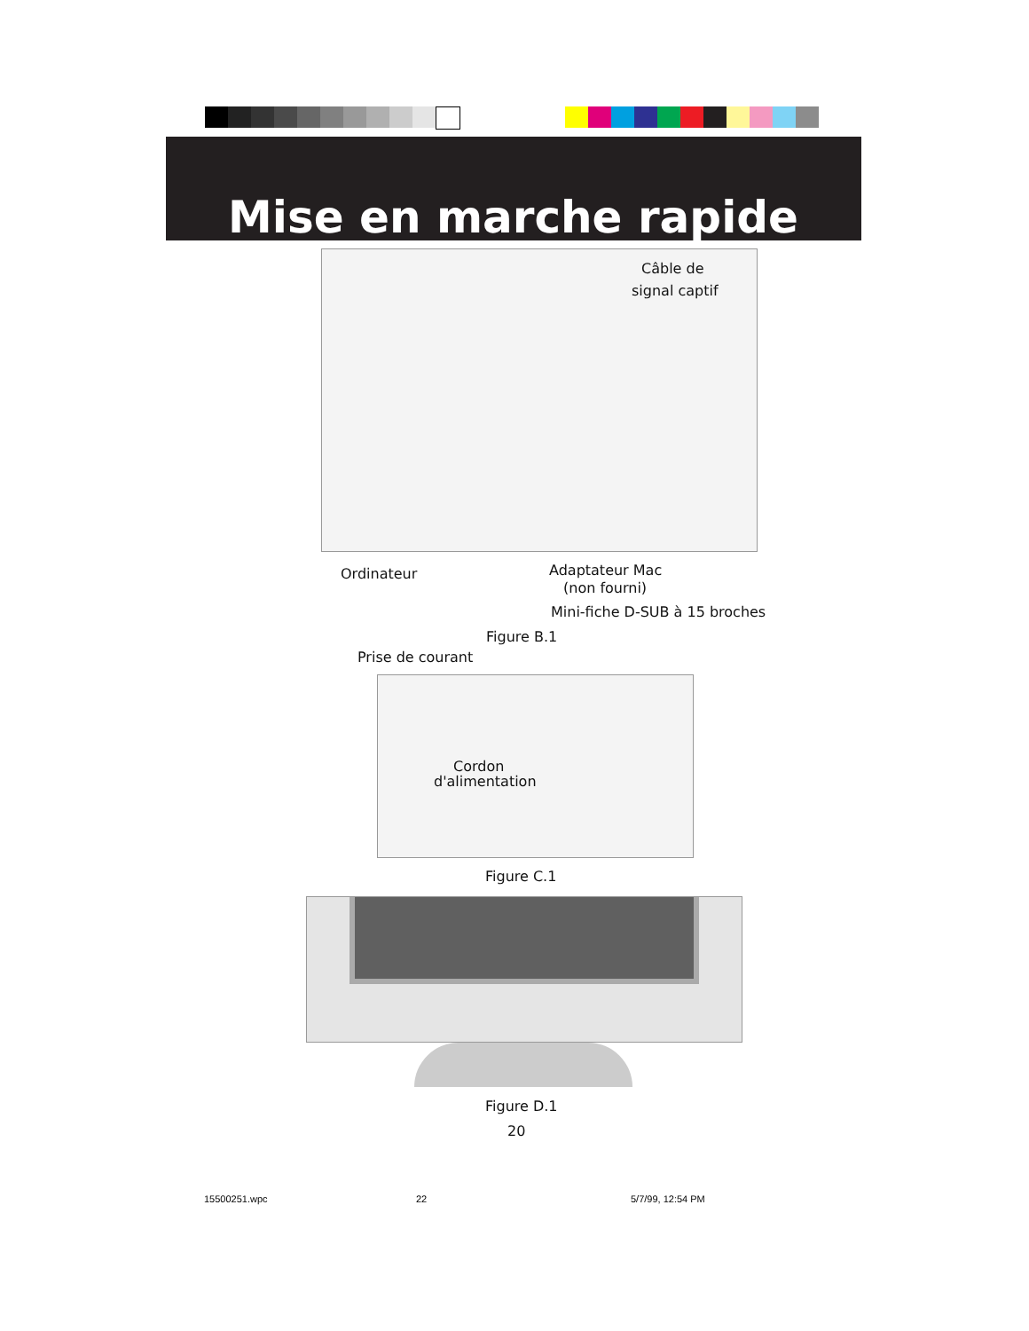Mise en marche rapide
Câble de
signal captif
Ordinateur Adaptateur Mac
(non fourni)
Mini-fiche D-SUB à 15 broches
Figure B.1
Prise de courant
Cordon
d'alimentation
Figure C.1
Figure D.1
20
15500251.wpc 22 5/7/99, 12:54 PM